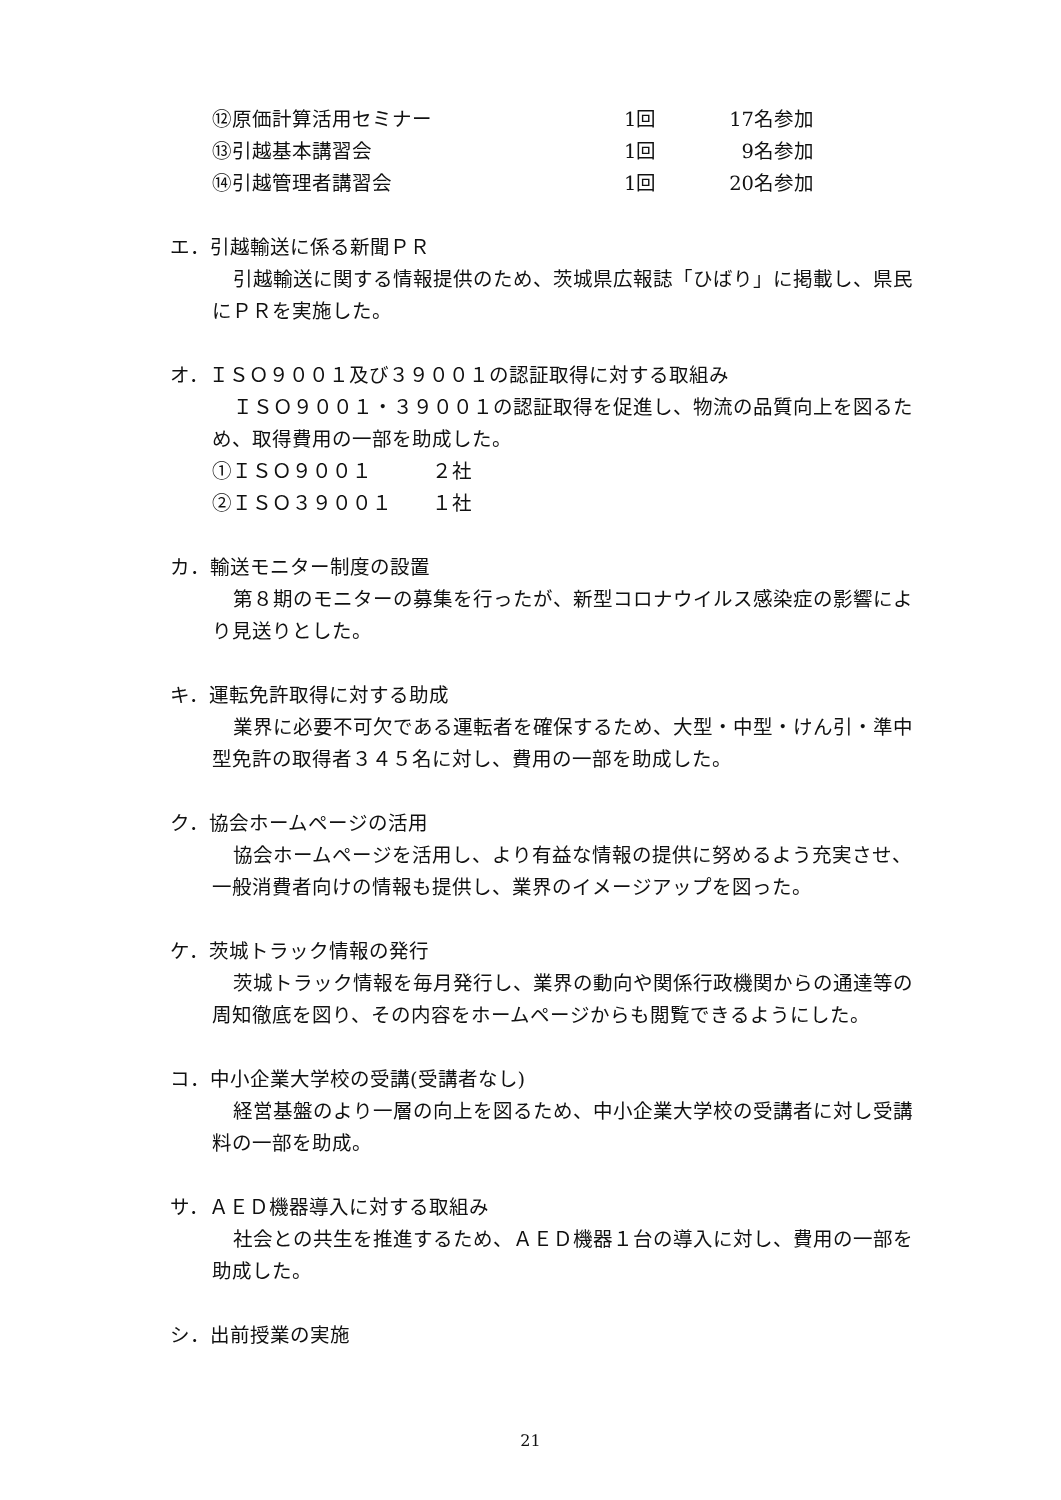⑫原価計算活用セミナー 1回 17名参加
⑬引越基本講習会 1回 9名参加
⑭引越管理者講習会 1回 20名参加
エ．引越輸送に係る新聞ＰＲ
引越輸送に関する情報提供のため、茨城県広報誌「ひばり」に掲載し、県民にＰＲを実施した。
オ．ＩＳＯ９００１及び３９００１の認証取得に対する取組み
ＩＳＯ９００１・３９００１の認証取得を促進し、物流の品質向上を図るため、取得費用の一部を助成した。
①ＩＳＯ９００１　　　２社
②ＩＳＯ３９００１　　１社
カ．輸送モニター制度の設置
第８期のモニターの募集を行ったが、新型コロナウイルス感染症の影響により見送りとした。
キ．運転免許取得に対する助成
業界に必要不可欠である運転者を確保するため、大型・中型・けん引・準中型免許の取得者３４５名に対し、費用の一部を助成した。
ク．協会ホームページの活用
協会ホームページを活用し、より有益な情報の提供に努めるよう充実させ、一般消費者向けの情報も提供し、業界のイメージアップを図った。
ケ．茨城トラック情報の発行
茨城トラック情報を毎月発行し、業界の動向や関係行政機関からの通達等の周知徹底を図り、その内容をホームページからも閲覧できるようにした。
コ．中小企業大学校の受講(受講者なし)
経営基盤のより一層の向上を図るため、中小企業大学校の受講者に対し受講料の一部を助成。
サ．ＡＥＤ機器導入に対する取組み
社会との共生を推進するため、ＡＥＤ機器１台の導入に対し、費用の一部を助成した。
シ．出前授業の実施
21